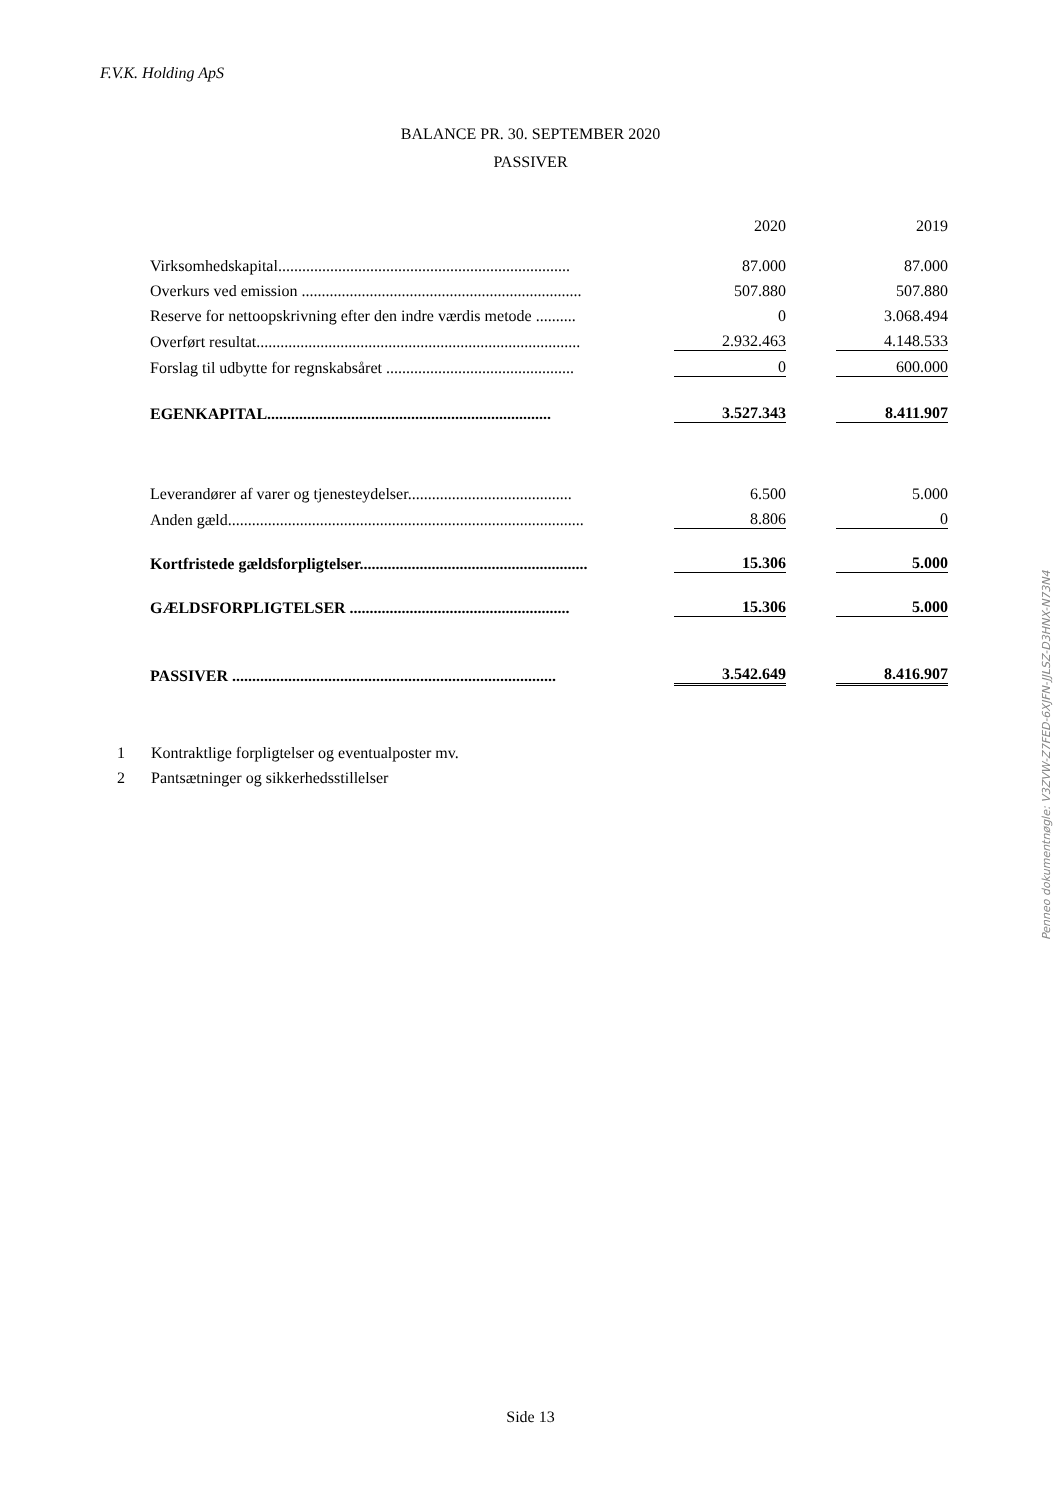F.V.K. Holding ApS
BALANCE PR. 30. SEPTEMBER 2020
PASSIVER
| | | 2020 | | 2019 |
| Virksomhedskapital......................................................................... | | 87.000 | | 87.000 |
| Overkurs ved emission ...................................................................... | | 507.880 | | 507.880 |
| Reserve for nettoopskrivning efter den indre værdis metode .......... | | 0 | | 3.068.494 |
| Overført resultat................................................................................. | | 2.932.463 | | 4.148.533 |
| Forslag til udbytte for regnskabsåret ............................................... | | 0 | | 600.000 |
| EGENKAPITAL....................................................................... | | 3.527.343 | | 8.411.907 |
| Leverandører af varer og tjenesteydelser......................................... | | 6.500 | | 5.000 |
| Anden gæld......................................................................................... | | 8.806 | | 0 |
| Kortfristede gældsforpligtelser......................................................... | | 15.306 | | 5.000 |
| GÆLDSFORPLIGTELSER ....................................................... | | 15.306 | | 5.000 |
| PASSIVER ................................................................................. | | 3.542.649 | | 8.416.907 |
1 Kontraktlige forpligtelser og eventualposter mv.
2 Pantsætninger og sikkerhedsstillelser
Side 13
Penneo dokumentnøgle: V3ZVW-Z7FED-6XJFN-JJLSZ-D3HNX-N73N4